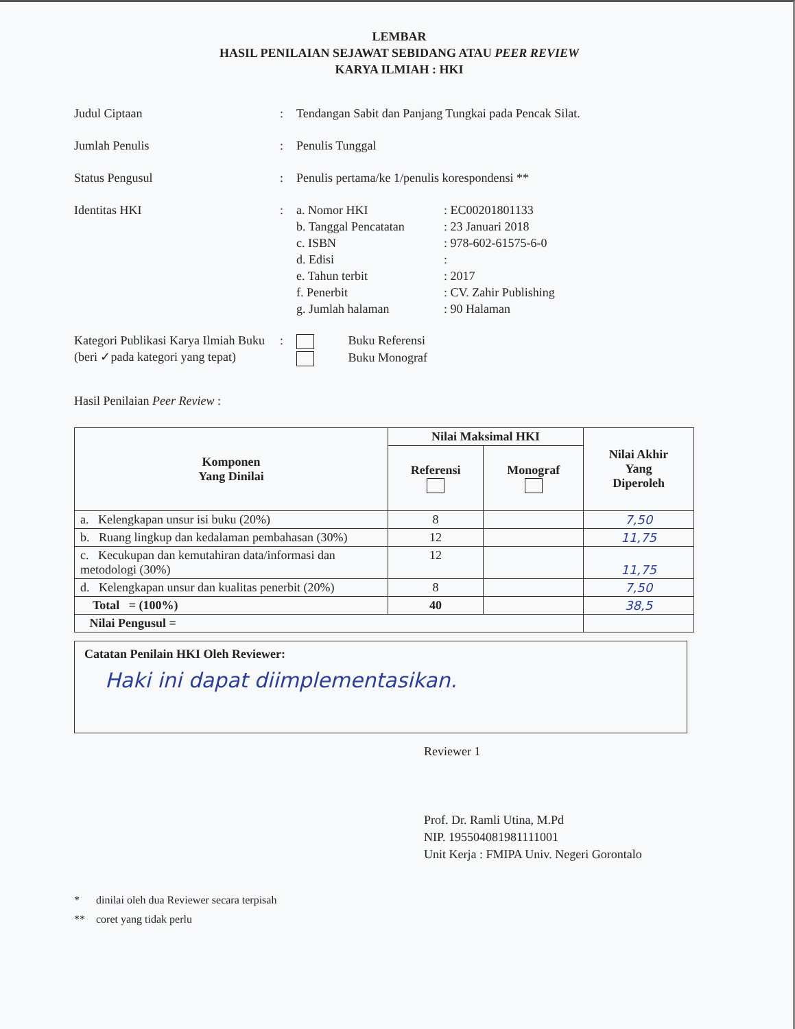LEMBAR
HASIL PENILAIAN SEJAWAT SEBIDANG ATAU PEER REVIEW
KARYA ILMIAH : HKI
| Judul Ciptaan | : | Tendangan Sabit dan Panjang Tungkai pada Pencak Silat. | |
| Jumlah Penulis | : | Penulis Tunggal | |
| Status Pengusul | : | Penulis pertama/ke 1/penulis korespondensi ** | |
| Identitas HKI | : | a. Nomor HKI b. Tanggal Pencatatan c. ISBN d. Edisi e. Tahun terbit f. Penerbit g. Jumlah halaman | : EC00201801133 : 23 Januari 2018 : 978-602-61575-6-0 : : 2017 : CV. Zahir Publishing : 90 Halaman |
| Kategori Publikasi Karya Ilmiah Buku (beri ✓pada kategori yang tepat) | : | Buku Referensi Buku Monograf | |
Hasil Penilaian Peer Review :
| Komponen Yang Dinilai | Nilai Maksimal HKI | | Nilai Akhir Yang Diperoleh |
| --- | --- | --- | --- |
| | Referensi | Monograf | |
| a. Kelengkapan unsur isi buku (20%) | 8 | | 7,50 |
| b. Ruang lingkup dan kedalaman pembahasan (30%) | 12 | | 11,75 |
| c. Kecukupan dan kemutahiran data/informasi dan metodologi (30%) | 12 | | 11,75 |
| d. Kelengkapan unsur dan kualitas penerbit (20%) | 8 | | 7,50 |
| Total = (100%) | 40 | | 38,5 |
| Nilai Pengusul = | | | |
Catatan Penilain HKI Oleh Reviewer:
Haki ini dapat diimplementasikan.
Reviewer 1
Prof. Dr. Ramli Utina, M.Pd
NIP. 195504081981111001
Unit Kerja : FMIPA Univ. Negeri Gorontalo
* dinilai oleh dua Reviewer secara terpisah
** coret yang tidak perlu